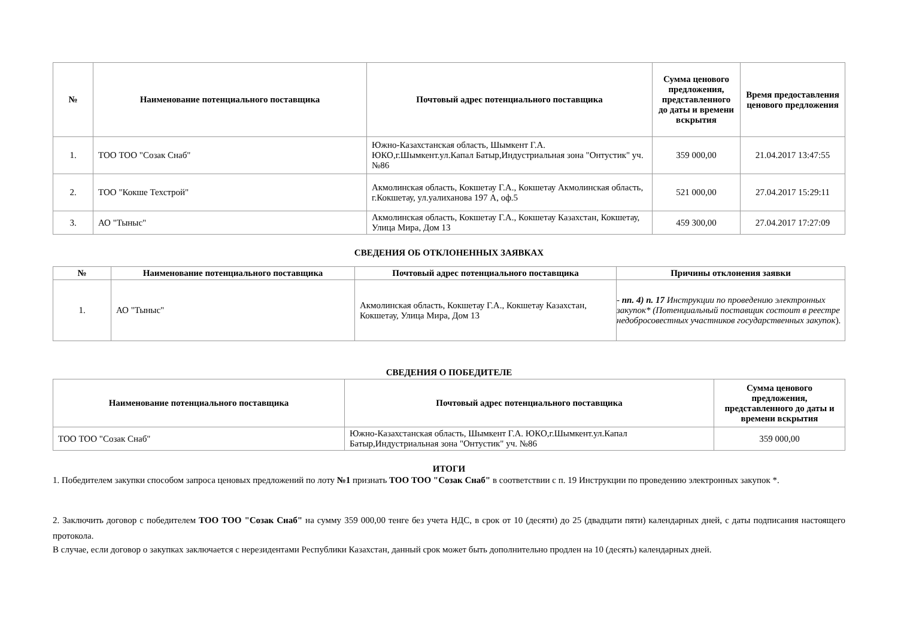| № | Наименование потенциального поставщика | Почтовый адрес потенциального поставщика | Сумма ценового предложения, представленного до даты и времени вскрытия | Время предоставления ценового предложения |
| --- | --- | --- | --- | --- |
| 1. | ТОО ТОО "Созак Снаб" | Южно-Казахстанская область, Шымкент Г.А. ЮКО,г.Шымкент.ул.Капал Батыр,Индустриальная зона "Онтустик" уч. №86 | 359 000,00 | 21.04.2017 13:47:55 |
| 2. | ТОО "Кокше Техстрой" | Акмолинская область, Кокшетау Г.А., Кокшетау Акмолинская область, г.Кокшетау, ул.уалиханова 197 А, оф.5 | 521 000,00 | 27.04.2017 15:29:11 |
| 3. | АО "Тыныс" | Акмолинская область, Кокшетау Г.А., Кокшетау Казахстан, Кокшетау, Улица Мира, Дом 13 | 459 300,00 | 27.04.2017 17:27:09 |
СВЕДЕНИЯ ОБ ОТКЛОНЕННЫХ ЗАЯВКАХ
| № | Наименование потенциального поставщика | Почтовый адрес потенциального поставщика | Причины отклонения заявки |
| --- | --- | --- | --- |
| 1. | АО "Тыныс" | Акмолинская область, Кокшетау Г.А., Кокшетау Казахстан, Кокшетау, Улица Мира, Дом 13 | - пп. 4) п. 17 Инструкции по проведению электронных закупок* (Потенциальный поставщик состоит в реестре недобросовестных участников государственных закупок ). |
СВЕДЕНИЯ О ПОБЕДИТЕЛЕ
| Наименование потенциального поставщика | Почтовый адрес потенциального поставщика | Сумма ценового предложения, представленного до даты и времени вскрытия |
| --- | --- | --- |
| ТОО ТОО "Созак Снаб" | Южно-Казахстанская область, Шымкент Г.А. ЮКО,г.Шымкент.ул.Капал Батыр,Индустриальная зона "Онтустик" уч. №86 | 359 000,00 |
ИТОГИ
1. Победителем закупки способом запроса ценовых предложений по лоту №1 признать ТОО ТОО "Созак Снаб" в соответствии с п. 19 Инструкции по проведению электронных закупок *.
2. Заключить договор с победителем ТОО ТОО "Созак Снаб" на сумму 359 000,00 тенге без учета НДС, в срок от 10 (десяти) до 25 (двадцати пяти) календарных дней, с даты подписания настоящего протокола.
В случае, если договор о закупках заключается с нерезидентами Республики Казахстан, данный срок может быть дополнительно продлен на 10 (десять) календарных дней.